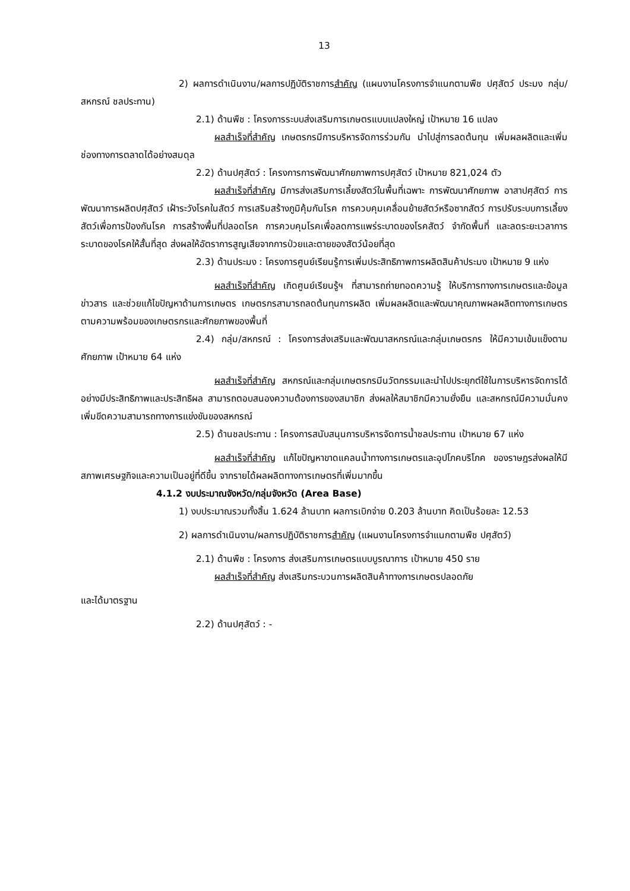13
2) ผลการดำเนินงาน/ผลการปฏิบัติราชการสำคัญ (แผนงานโครงการจำแนกตามพืช ปศุสัตว์ ประมง กลุ่ม/สหกรณ์ ชลประทาน)
2.1) ด้านพืช : โครงการระบบส่งเสริมการเกษตรแบบแปลงใหญ่ เป้าหมาย 16 แปลง
ผลสำเร็จที่สำคัญ เกษตรกรมีการบริหารจัดการร่วมกัน นำไปสู่การลดต้นทุน เพิ่มผลผลิตและเพิ่มช่องทางการตลาดได้อย่างสมดุล
2.2) ด้านปศุสัตว์ : โครงการการพัฒนาศักยภาพการปศุสัตว์ เป้าหมาย 821,024 ตัว
ผลสำเร็จที่สำคัญ มีการส่งเสริมการเลี้ยงสัตว์ในพื้นที่เฉพาะ การพัฒนาศักยภาพ อาสาปศุสัตว์ การพัฒนาการผลิตปศุสัตว์ เฝ้าระวังโรคในสัตว์ การเสริมสร้างภูมิคุ้มกันโรค การควบคุมเคลื่อนย้ายสัตว์หรือซากสัตว์ การปรับระบบการเลี้ยงสัตว์เพื่อการป้องกันโรค การสร้างพื้นที่ปลอดโรค การควบคุมโรคเพื่อลดการแพร่ระบาดของโรคสัตว์ จำกัดพื้นที่ และลดระยะเวลาการระบาดของโรคให้สั้นที่สุด ส่งผลให้อัตราการสูญเสียจากการป่วยและตายของสัตว์น้อยที่สุด
2.3) ด้านประมง : โครงการศูนย์เรียนรู้การเพิ่มประสิทธิภาพการผลิตสินค้าประมง เป้าหมาย 9 แห่ง
ผลสำเร็จที่สำคัญ เกิดศูนย์เรียนรู้ฯ ที่สามารถถ่ายทอดความรู้ ให้บริการทางการเกษตรและข้อมูลข่าวสาร และช่วยแก้ไขปัญหาด้านการเกษตร เกษตรกรสามารถลดต้นทุนการผลิต เพิ่มผลผลิตและพัฒนาคุณภาพผลผลิตทางการเกษตรตามความพร้อมของเกษตรกรและศักยภาพของพื้นที่
2.4) กลุ่ม/สหกรณ์ : โครงการส่งเสริมและพัฒนาสหกรณ์และกลุ่มเกษตรกร ให้มีความเข้มแข็งตามศักยภาพ เป้าหมาย 64 แห่ง
ผลสำเร็จที่สำคัญ สหกรณ์และกลุ่มเกษตรกรมีนวัตกรรมและนำไปประยุกต์ใช้ในการบริหารจัดการได้อย่างมีประสิทธิภาพและประสิทธิผล สามารถตอบสนองความต้องการของสมาชิก ส่งผลให้สมาชิกมีความยั่งยืน และสหกรณ์มีความมั่นคง เพิ่มขีดความสามารถทางการแข่งขันของสหกรณ์
2.5) ด้านชลประทาน : โครงการสนับสนุนการบริหารจัดการน้ำชลประทาน เป้าหมาย 67 แห่ง
ผลสำเร็จที่สำคัญ แก้ไขปัญหาขาดแคลนน้ำทางการเกษตรและอุปโภคบริโภค ของราษฎรส่งผลให้มีสภาพเศรษฐกิจและความเป็นอยู่ที่ดีขึ้น จากรายได้ผลผลิตทางการเกษตรที่เพิ่มมากขึ้น
4.1.2 งบประมาณจังหวัด/กลุ่มจังหวัด (Area Base)
1) งบประมาณรวมทั้งสิ้น 1.624 ล้านบาท ผลการเบิกจ่าย 0.203 ล้านบาท คิดเป็นร้อยละ 12.53
2) ผลการดำเนินงาน/ผลการปฏิบัติราชการสำคัญ (แผนงานโครงการจำแนกตามพืช ปศุสัตว์)
2.1) ด้านพืช : โครงการ ส่งเสริมการเกษตรแบบบูรณาการ เป้าหมาย 450 ราย
ผลสำเร็จที่สำคัญ ส่งเสริมกระบวนการผลิตสินค้าทางการเกษตรปลอดภัย
และได้มาตรฐาน
2.2) ด้านปศุสัตว์ : -